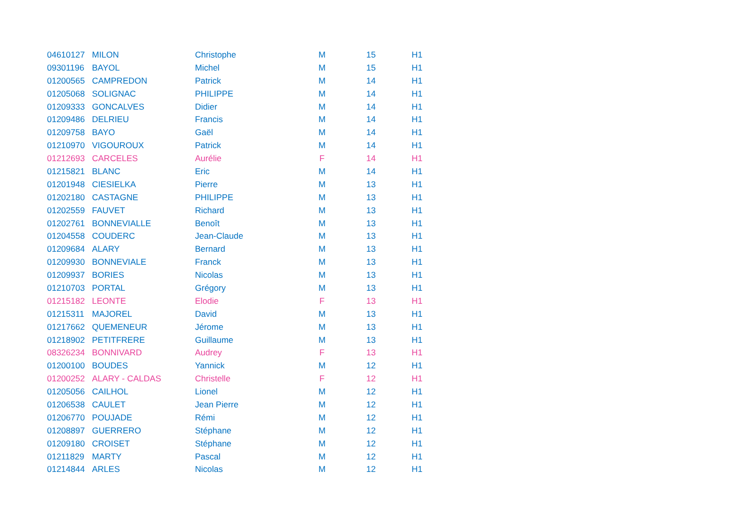| 04610127 | MILON | Christophe | M | 15 | H1 |
| 09301196 | BAYOL | Michel | M | 15 | H1 |
| 01200565 | CAMPREDON | Patrick | M | 14 | H1 |
| 01205068 | SOLIGNAC | PHILIPPE | M | 14 | H1 |
| 01209333 | GONCALVES | Didier | M | 14 | H1 |
| 01209486 | DELRIEU | Francis | M | 14 | H1 |
| 01209758 | BAYO | Gaël | M | 14 | H1 |
| 01210970 | VIGOUROUX | Patrick | M | 14 | H1 |
| 01212693 | CARCELES | Aurélie | F | 14 | H1 |
| 01215821 | BLANC | Eric | M | 14 | H1 |
| 01201948 | CIESIELKA | Pierre | M | 13 | H1 |
| 01202180 | CASTAGNE | PHILIPPE | M | 13 | H1 |
| 01202559 | FAUVET | Richard | M | 13 | H1 |
| 01202761 | BONNEVIALLE | Benoît | M | 13 | H1 |
| 01204558 | COUDERC | Jean-Claude | M | 13 | H1 |
| 01209684 | ALARY | Bernard | M | 13 | H1 |
| 01209930 | BONNEVIALE | Franck | M | 13 | H1 |
| 01209937 | BORIES | Nicolas | M | 13 | H1 |
| 01210703 | PORTAL | Grégory | M | 13 | H1 |
| 01215182 | LEONTE | Elodie | F | 13 | H1 |
| 01215311 | MAJOREL | David | M | 13 | H1 |
| 01217662 | QUEMENEUR | Jérome | M | 13 | H1 |
| 01218902 | PETITFRERE | Guillaume | M | 13 | H1 |
| 08326234 | BONNIVARD | Audrey | F | 13 | H1 |
| 01200100 | BOUDES | Yannick | M | 12 | H1 |
| 01200252 | ALARY - CALDAS | Christelle | F | 12 | H1 |
| 01205056 | CAILHOL | Lionel | M | 12 | H1 |
| 01206538 | CAULET | Jean Pierre | M | 12 | H1 |
| 01206770 | POUJADE | Rémi | M | 12 | H1 |
| 01208897 | GUERRERO | Stéphane | M | 12 | H1 |
| 01209180 | CROISET | Stéphane | M | 12 | H1 |
| 01211829 | MARTY | Pascal | M | 12 | H1 |
| 01214844 | ARLES | Nicolas | M | 12 | H1 |